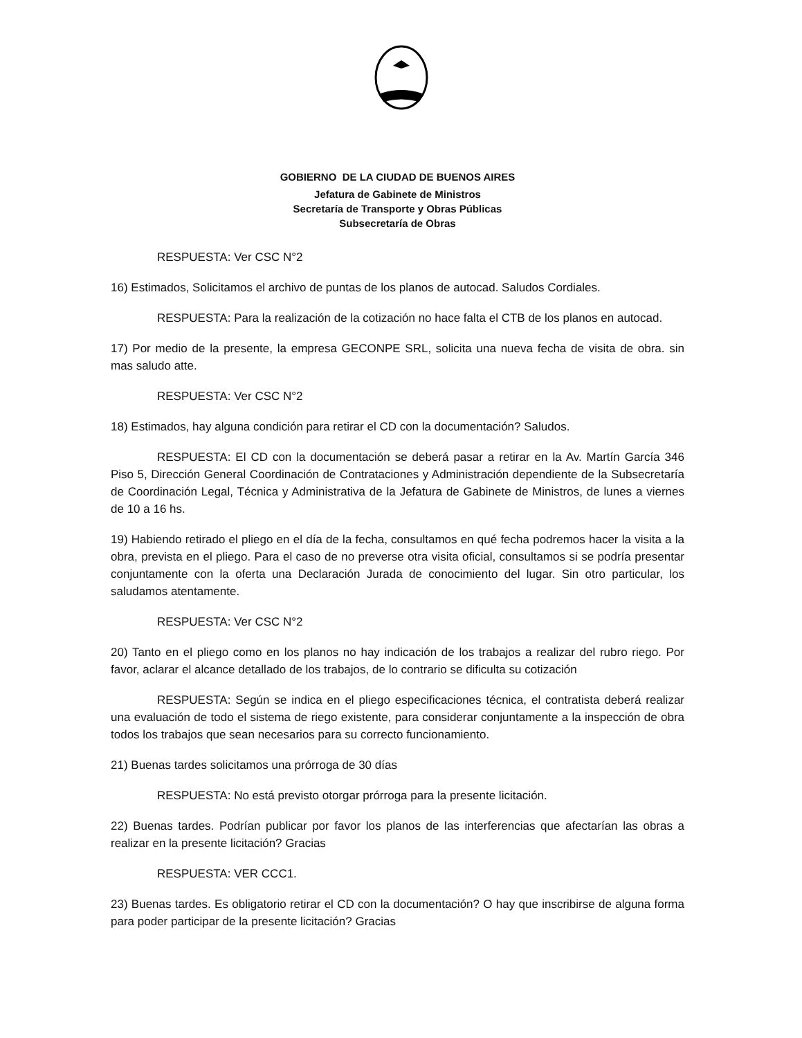GOBIERNO DE LA CIUDAD DE BUENOS AIRES
Jefatura de Gabinete de Ministros
Secretaría de Transporte y Obras Públicas
Subsecretaría de Obras
RESPUESTA: Ver CSC N°2
16) Estimados, Solicitamos el archivo de puntas de los planos de autocad. Saludos Cordiales.
RESPUESTA: Para la realización de la cotización no hace falta el CTB de los planos en autocad.
17) Por medio de la presente, la empresa GECONPE SRL, solicita una nueva fecha de visita de obra. sin mas saludo atte.
RESPUESTA: Ver CSC N°2
18) Estimados, hay alguna condición para retirar el CD con la documentación? Saludos.
RESPUESTA: El CD con la documentación se deberá pasar a retirar en la Av. Martín García 346 Piso 5, Dirección General Coordinación de Contrataciones y Administración dependiente de la Subsecretaría de Coordinación Legal, Técnica y Administrativa de la Jefatura de Gabinete de Ministros, de lunes a viernes de 10 a 16 hs.
19) Habiendo retirado el pliego en el día de la fecha, consultamos en qué fecha podremos hacer la visita a la obra, prevista en el pliego. Para el caso de no preverse otra visita oficial, consultamos si se podría presentar conjuntamente con la oferta una Declaración Jurada de conocimiento del lugar. Sin otro particular, los saludamos atentamente.
RESPUESTA: Ver CSC N°2
20) Tanto en el pliego como en los planos no hay indicación de los trabajos a realizar del rubro riego. Por favor, aclarar el alcance detallado de los trabajos, de lo contrario se dificulta su cotización
RESPUESTA: Según se indica en el pliego especificaciones técnica, el contratista deberá realizar una evaluación de todo el sistema de riego existente, para considerar conjuntamente a la inspección de obra todos los trabajos que sean necesarios para su correcto funcionamiento.
21) Buenas tardes solicitamos una prórroga de 30 días
RESPUESTA: No está previsto otorgar prórroga para la presente licitación.
22) Buenas tardes. Podrían publicar por favor los planos de las interferencias que afectarían las obras a realizar en la presente licitación? Gracias
RESPUESTA: VER CCC1.
23) Buenas tardes. Es obligatorio retirar el CD con la documentación? O hay que inscribirse de alguna forma para poder participar de la presente licitación? Gracias